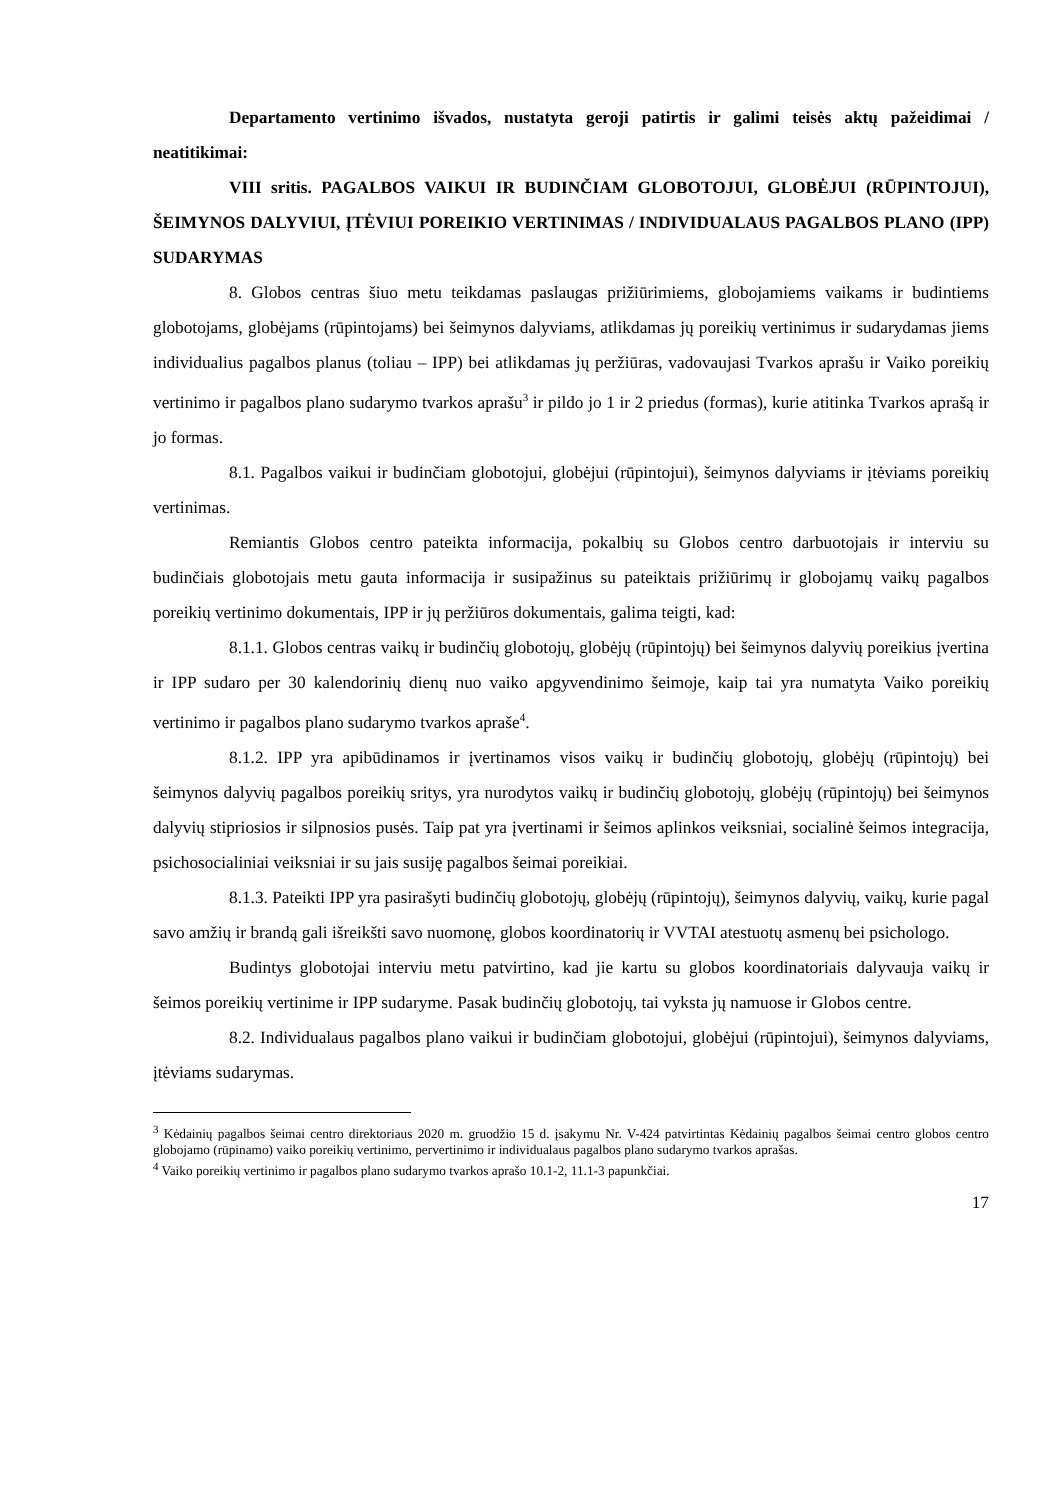Departamento vertinimo išvados, nustatyta geroji patirtis ir galimi teisės aktų pažeidimai / neatitikimai:
VIII sritis. PAGALBOS VAIKUI IR BUDINČIAM GLOBOTOJUI, GLOBĖJUI (RŪPINTOJUI), ŠEIMYNOS DALYVIUI, ĮTĖVIUI POREIKIO VERTINIMAS / INDIVIDUALAUS PAGALBOS PLANO (IPP) SUDARYMAS
8. Globos centras šiuo metu teikdamas paslaugas prižiūrimiems, globojamiems vaikams ir budintiems globotojams, globėjams (rūpintojams) bei šeimynos dalyviams, atlikdamas jų poreikių vertinimus ir sudarydamas jiems individualius pagalbos planus (toliau – IPP) bei atlikdamas jų peržiūras, vadovaujasi Tvarkos aprašu ir Vaiko poreikių vertinimo ir pagalbos plano sudarymo tvarkos aprašu<sup>3</sup> ir pildo jo 1 ir 2 priedus (formas), kurie atitinka Tvarkos aprašą ir jo formas.
8.1. Pagalbos vaikui ir budinčiam globotojui, globėjui (rūpintojui), šeimynos dalyviams ir įtėviams poreikių vertinimas.
Remiantis Globos centro pateikta informacija, pokalbių su Globos centro darbuotojais ir interviu su budinčiais globotojais metu gauta informacija ir susipažinus su pateiktais prižiūrimų ir globojamų vaikų pagalbos poreikių vertinimo dokumentais, IPP ir jų peržiūros dokumentais, galima teigti, kad:
8.1.1. Globos centras vaikų ir budinčių globotojų, globėjų (rūpintojų) bei šeimynos dalyvių poreikius įvertina ir IPP sudaro per 30 kalendorinių dienų nuo vaiko apgyvendinimo šeimoje, kaip tai yra numatyta Vaiko poreikių vertinimo ir pagalbos plano sudarymo tvarkos apraše<sup>4</sup>.
8.1.2. IPP yra apibūdinamos ir įvertinamos visos vaikų ir budinčių globotojų, globėjų (rūpintojų) bei šeimynos dalyvių pagalbos poreikių sritys, yra nurodytos vaikų ir budinčių globotojų, globėjų (rūpintojų) bei šeimynos dalyvių stipriosios ir silpnosios pusės. Taip pat yra įvertinami ir šeimos aplinkos veiksniai, socialinė šeimos integracija, psichosocialiniai veiksniai ir su jais susiję pagalbos šeimai poreikiai.
8.1.3. Pateikti IPP yra pasirašyti budinčių globotojų, globėjų (rūpintojų), šeimynos dalyvių, vaikų, kurie pagal savo amžių ir brandą gali išreikšti savo nuomonę, globos koordinatorių ir VVTAI atestuotų asmenų bei psichologo.
Budintys globotojai interviu metu patvirtino, kad jie kartu su globos koordinatoriais dalyvauja vaikų ir šeimos poreikių vertinime ir IPP sudaryme. Pasak budinčių globotojų, tai vyksta jų namuose ir Globos centre.
8.2. Individualaus pagalbos plano vaikui ir budinčiam globotojui, globėjui (rūpintojui), šeimynos dalyviams, įtėviams sudarymas.
<sup>3</sup> Kėdainių pagalbos šeimai centro direktoriaus 2020 m. gruodžio 15 d. įsakymu Nr. V-424 patvirtintas Kėdainių pagalbos šeimai centro globos centro globojamo (rūpinamo) vaiko poreikių vertinimo, pervertinimo ir individualaus pagalbos plano sudarymo tvarkos aprašas.
<sup>4</sup> Vaiko poreikių vertinimo ir pagalbos plano sudarymo tvarkos aprašo 10.1-2, 11.1-3 papunkčiai.
17